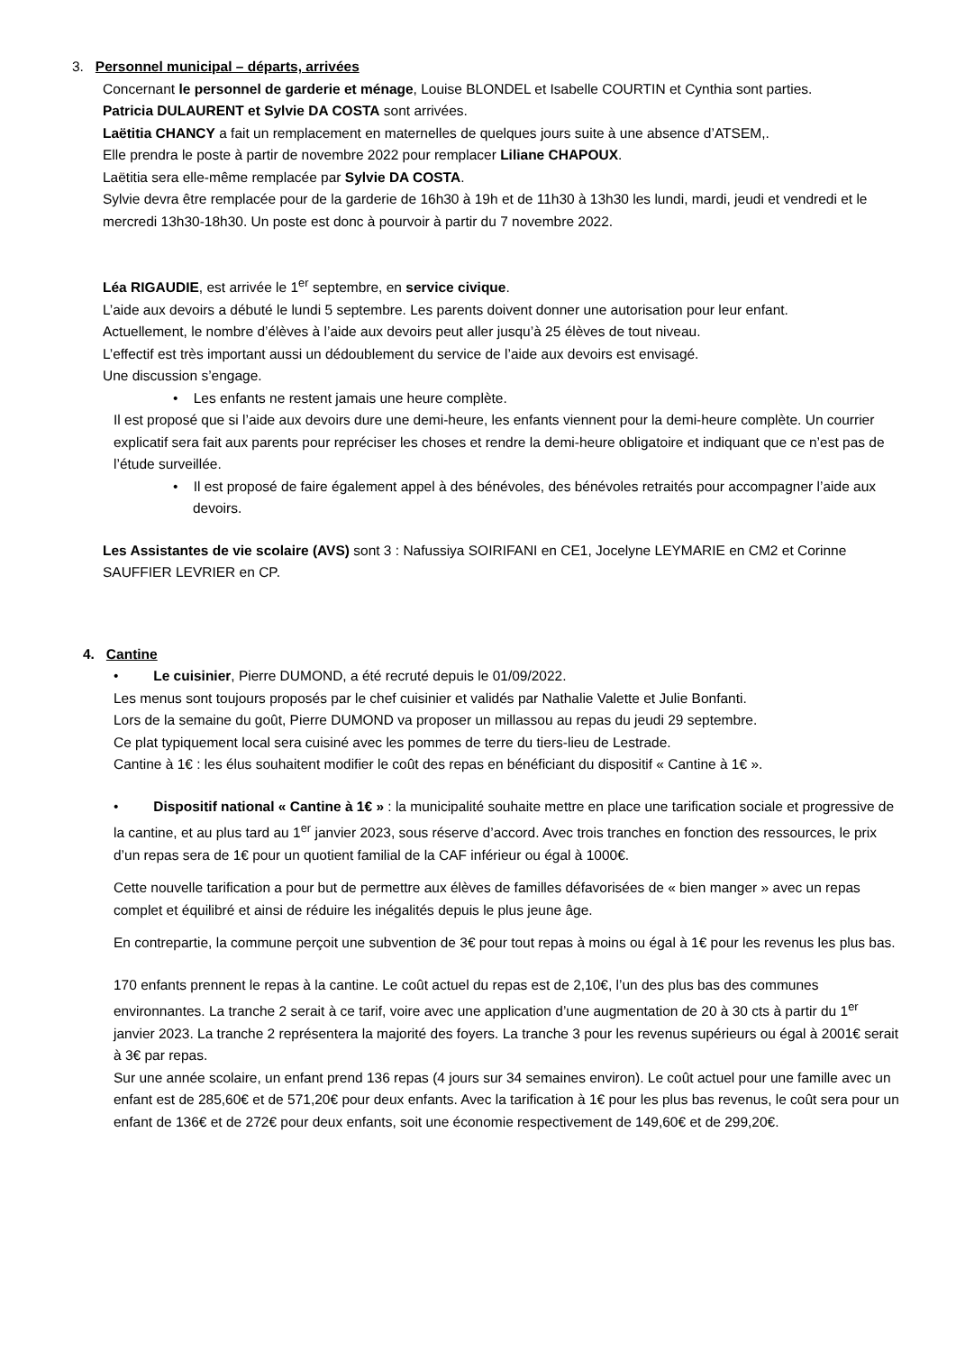3. Personnel municipal – départs, arrivées
Concernant le personnel de garderie et ménage, Louise BLONDEL et Isabelle COURTIN et Cynthia sont parties.
Patricia DULAURENT et Sylvie DA COSTA sont arrivées.
Laëtitia CHANCY a fait un remplacement en maternelles de quelques jours suite à une absence d’ATSEM,.
Elle prendra le poste à partir de novembre 2022 pour remplacer Liliane CHAPOUX.
Laëtitia sera elle-même remplacée par Sylvie DA COSTA.
Sylvie devra être remplacée pour de la garderie de 16h30 à 19h et de 11h30 à 13h30 les lundi, mardi, jeudi et vendredi et le mercredi 13h30-18h30. Un poste est donc à pourvoir à partir du 7 novembre 2022.
Léa RIGAUDIE, est arrivée le 1<sup>er</sup> septembre, en service civique.
L’aide aux devoirs a débuté le lundi 5 septembre. Les parents doivent donner une autorisation pour leur enfant.
Actuellement, le nombre d’élèves à l’aide aux devoirs peut aller jusqu’à 25 élèves de tout niveau.
L’effectif est très important aussi un dédoublement du service de l’aide aux devoirs est envisagé.
Une discussion s’engage.
• Les enfants ne restent jamais une heure complète.
Il est proposé que si l’aide aux devoirs dure une demi-heure, les enfants viennent pour la demi-heure complète. Un courrier explicatif sera fait aux parents pour repréciser les choses et rendre la demi-heure obligatoire et indiquant que ce n’est pas de l’étude surveillée.
• Il est proposé de faire également appel à des bénévoles, des bénévoles retraités pour accompagner l’aide aux devoirs.
Les Assistantes de vie scolaire (AVS) sont 3 : Nafussiya SOIRIFANI en CE1, Jocelyne LEYMARIE en CM2 et Corinne SAUFFIER LEVRIER en CP.
4. Cantine
• Le cuisinier, Pierre DUMOND, a été recruté depuis le 01/09/2022.
Les menus sont toujours proposés par le chef cuisinier et validés par Nathalie Valette et Julie Bonfanti.
Lors de la semaine du goût, Pierre DUMOND va proposer un millassou au repas du jeudi 29 septembre.
Ce plat typiquement local sera cuisiné avec les pommes de terre du tiers-lieu de Lestrade.
Cantine à 1€ : les élus souhaitent modifier le coût des repas en bénéficiant du dispositif « Cantine à 1€ ».
• Dispositif national « Cantine à 1€ » : la municipalité souhaite mettre en place une tarification sociale et progressive de la cantine, et au plus tard au 1<sup>er</sup> janvier 2023, sous réserve d’accord. Avec trois tranches en fonction des ressources, le prix d’un repas sera de 1€ pour un quotient familial de la CAF inférieur ou égal à 1000€.
Cette nouvelle tarification a pour but de permettre aux élèves de familles défavorisées de « bien manger » avec un repas complet et équilibré et ainsi de réduire les inégalités depuis le plus jeune âge.
En contrepartie, la commune perçoit une subvention de 3€ pour tout repas à moins ou égal à 1€ pour les revenus les plus bas.
170 enfants prennent le repas à la cantine. Le coût actuel du repas est de 2,10€, l’un des plus bas des communes environnantes. La tranche 2 serait à ce tarif, voire avec une application d’une augmentation de 20 à 30 cts à partir du 1<sup>er</sup> janvier 2023. La tranche 2 représentera la majorité des foyers. La tranche 3 pour les revenus supérieurs ou égal à 2001€ serait à 3€ par repas.
Sur une année scolaire, un enfant prend 136 repas (4 jours sur 34 semaines environ). Le coût actuel pour une famille avec un enfant est de 285,60€ et de 571,20€ pour deux enfants. Avec la tarification à 1€ pour les plus bas revenus, le coût sera pour un enfant de 136€ et de 272€ pour deux enfants, soit une économie respectivement de 149,60€ et de 299,20€.